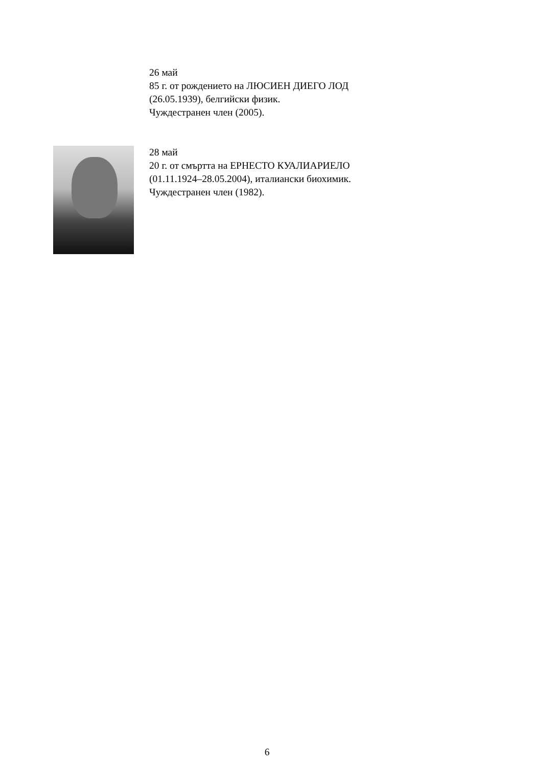26 май
85 г. от рождението на ЛЮСИЕН ДИЕГО ЛОД
(26.05.1939), белгийски физик.
Чуждестранен член (2005).
28 май
20 г. от смъртта на ЕРНЕСТО КУАЛИАРИЕЛО
(01.11.1924–28.05.2004), италиански биохимик.
Чуждестранен член (1982).
6